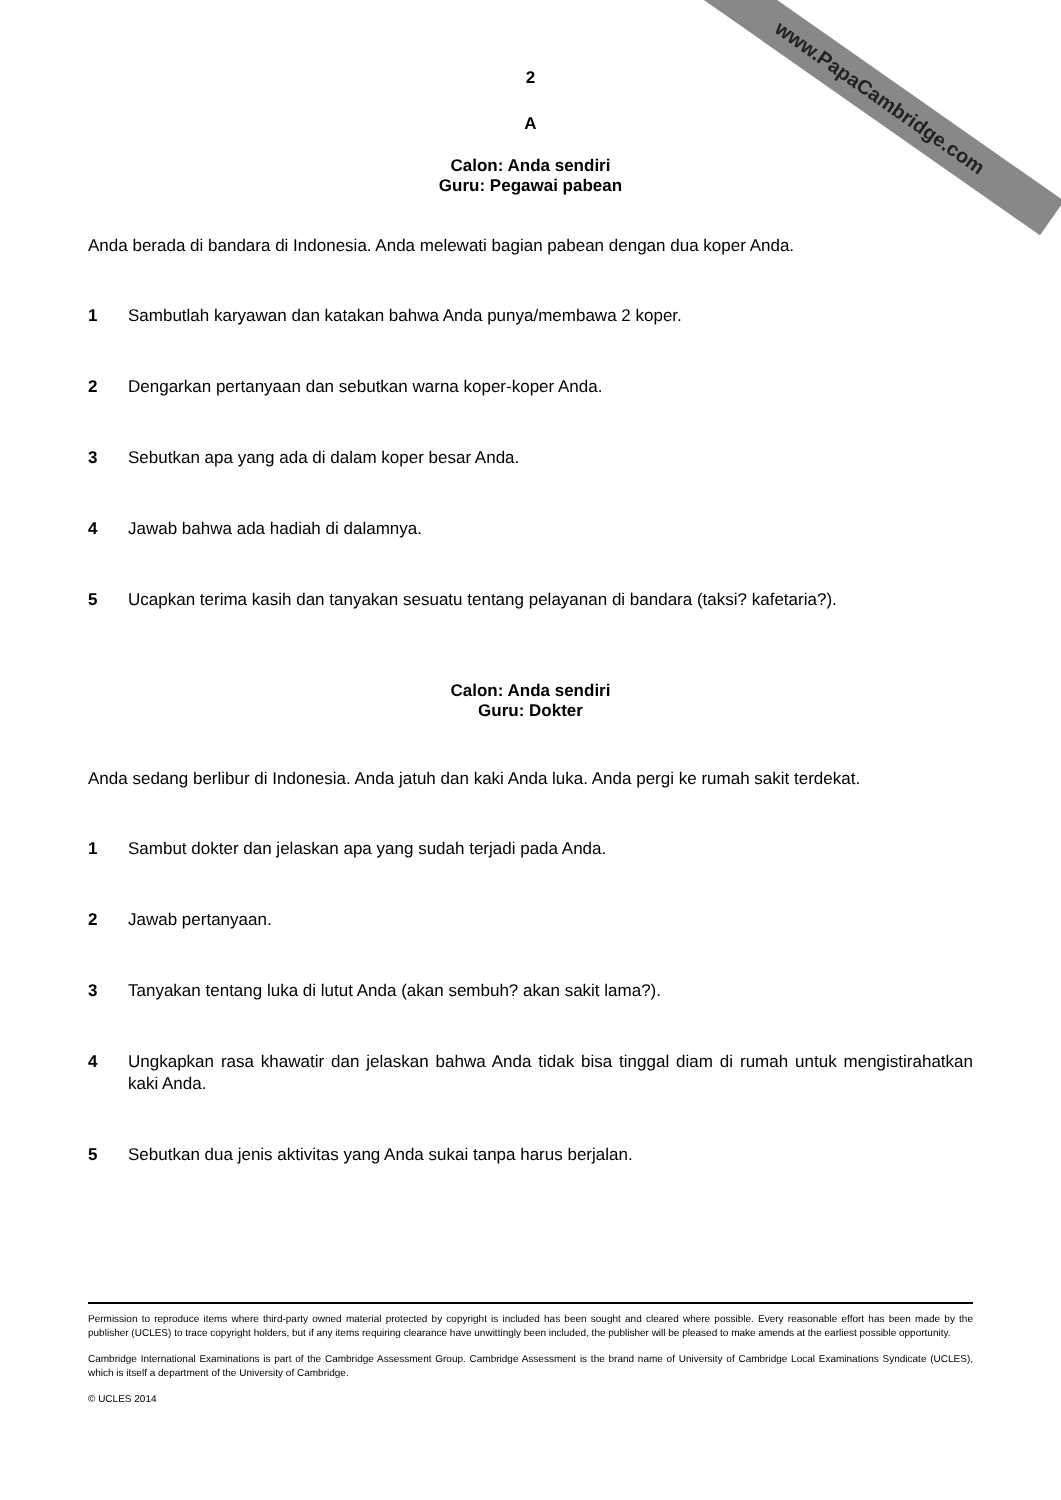www.PapaCambridge.com
2
A
Calon: Anda sendiri
Guru: Pegawai pabean
Anda berada di bandara di Indonesia. Anda melewati bagian pabean dengan dua koper Anda.
1 Sambutlah karyawan dan katakan bahwa Anda punya/membawa 2 koper.
2 Dengarkan pertanyaan dan sebutkan warna koper-koper Anda.
3 Sebutkan apa yang ada di dalam koper besar Anda.
4 Jawab bahwa ada hadiah di dalamnya.
5 Ucapkan terima kasih dan tanyakan sesuatu tentang pelayanan di bandara (taksi? kafetaria?).
Calon: Anda sendiri
Guru: Dokter
Anda sedang berlibur di Indonesia. Anda jatuh dan kaki Anda luka. Anda pergi ke rumah sakit terdekat.
1 Sambut dokter dan jelaskan apa yang sudah terjadi pada Anda.
2 Jawab pertanyaan.
3 Tanyakan tentang luka di lutut Anda (akan sembuh? akan sakit lama?).
4 Ungkapkan rasa khawatir dan jelaskan bahwa Anda tidak bisa tinggal diam di rumah untuk mengistirahatkan kaki Anda.
5 Sebutkan dua jenis aktivitas yang Anda sukai tanpa harus berjalan.
Permission to reproduce items where third-party owned material protected by copyright is included has been sought and cleared where possible. Every reasonable effort has been made by the publisher (UCLES) to trace copyright holders, but if any items requiring clearance have unwittingly been included, the publisher will be pleased to make amends at the earliest possible opportunity.
Cambridge International Examinations is part of the Cambridge Assessment Group. Cambridge Assessment is the brand name of University of Cambridge Local Examinations Syndicate (UCLES), which is itself a department of the University of Cambridge.
© UCLES 2014